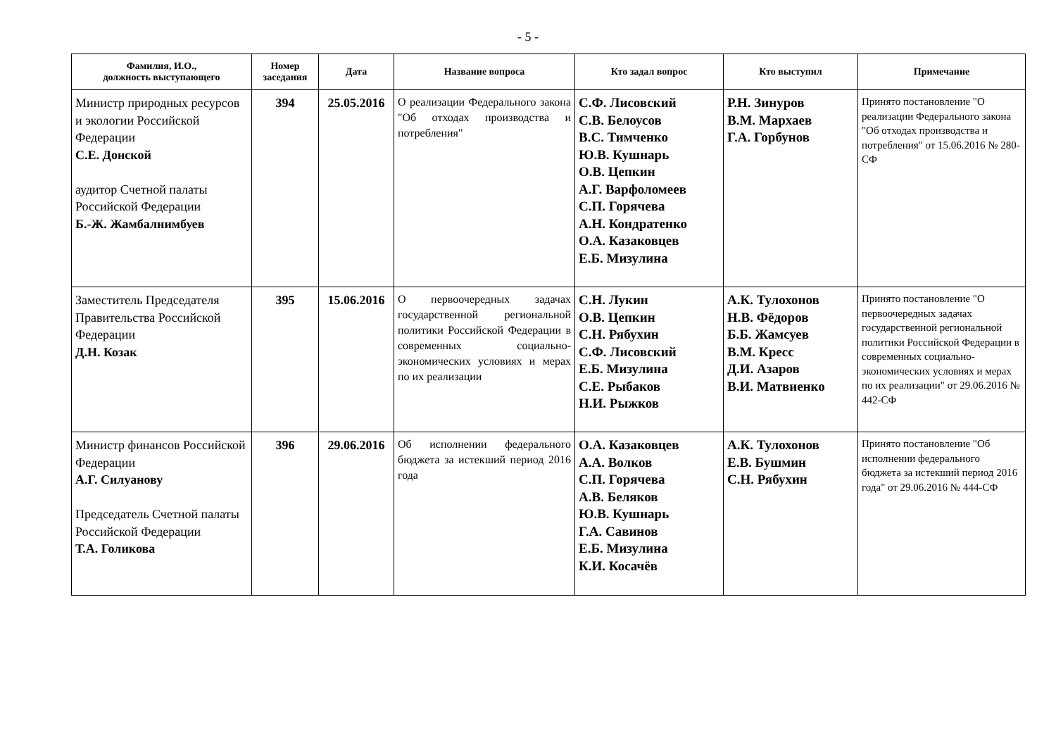- 5 -
| Фамилия, И.О., должность выступающего | Номер заседания | Дата | Название вопроса | Кто задал вопрос | Кто выступил | Примечание |
| --- | --- | --- | --- | --- | --- | --- |
| Министр природных ресурсов и экологии Российской Федерации С.Е. Донской аудитор Счетной палаты Российской Федерации Б.-Ж. Жамбалнимбуев | 394 | 25.05.2016 | О реализации Федерального закона "Об отходах производства и потребления" | С.Ф. Лисовский С.В. Белоусов В.С. Тимченко Ю.В. Кушнарь О.В. Цепкин А.Г. Варфоломеев С.П. Горячева А.Н. Кондратенко О.А. Казаковцев Е.Б. Мизулина | Р.Н. Зинуров В.М. Мархаев Г.А. Горбунов | Принято постановление "О реализации Федерального закона "Об отходах производства и потребления" от 15.06.2016 № 280-СФ |
| Заместитель Председателя Правительства Российской Федерации Д.Н. Козак | 395 | 15.06.2016 | О первоочередных задачах государственной региональной политики Российской Федерации в современных социально-экономических условиях и мерах по их реализации | С.Н. Лукин О.В. Цепкин С.Н. Рябухин С.Ф. Лисовский Е.Б. Мизулина С.Е. Рыбаков Н.И. Рыжков | А.К. Тулохонов Н.В. Фёдоров Б.Б. Жамсуев В.М. Кресс Д.И. Азаров В.И. Матвиенко | Принято постановление "О первоочередных задачах государственной региональной политики Российской Федерации в современных социально-экономических условиях и мерах по их реализации" от 29.06.2016 № 442-СФ |
| Министр финансов Российской Федерации А.Г. Силуанову Председатель Счетной палаты Российской Федерации Т.А. Голикова | 396 | 29.06.2016 | Об исполнении федерального бюджета за истекший период 2016 года | О.А. Казаковцев А.А. Волков С.П. Горячева А.В. Беляков Ю.В. Кушнарь Г.А. Савинов Е.Б. Мизулина К.И. Косачёв | А.К. Тулохонов Е.В. Бушмин С.Н. Рябухин | Принято постановление "Об исполнении федерального бюджета за истекший период 2016 года" от 29.06.2016 № 444-СФ |